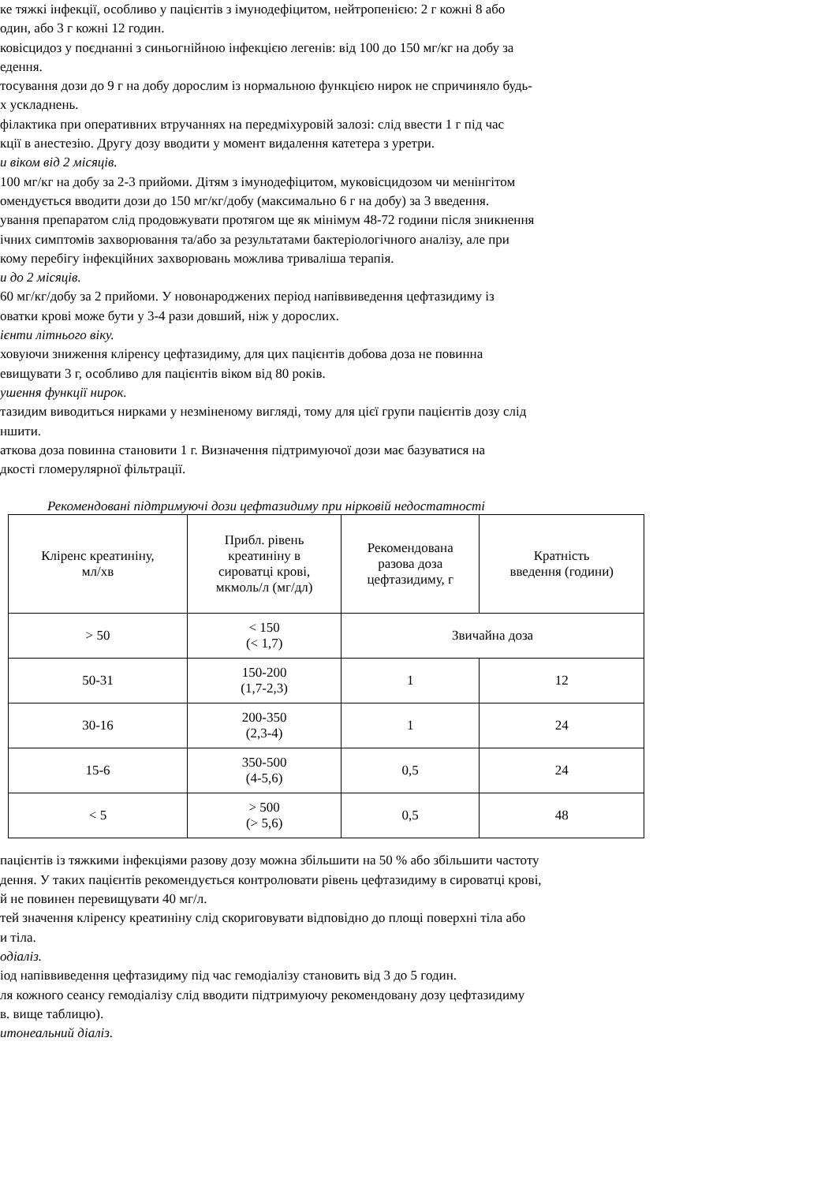ке тяжкі інфекції, особливо у пацієнтів з імунодефіцитом, нейтропенією: 2 г кожні 8 або
один, або 3 г кожні 12 годин.
ковісцидоз у поєднанні з синьогнійною інфекцією легенів: від 100 до 150 мг/кг на добу за
едення.
тосування дози до 9 г на добу дорослим із нормальною функцією нирок не спричиняло будь-
х ускладнень.
філактика при оперативних втручаннях на передміхуровій залозі: слід ввести 1 г під час
кції в анестезію. Другу дозу вводити у момент видалення катетера з уретри.
и віком від 2 місяців.
100 мг/кг на добу за 2-3 прийоми. Дітям з імунодефіцитом, муковісцидозом чи менінгітом
омендується вводити дози до 150 мг/кг/добу (максимально 6 г на добу) за 3 введення.
ування препаратом слід продовжувати протягом ще як мінімум 48-72 години після зникнення
ічних симптомів захворювання та/або за результатами бактеріологічного аналізу, але при
кому перебігу інфекційних захворювань можлива триваліша терапія.
и до 2 місяців.
60 мг/кг/добу за 2 прийоми. У новонароджених період напіввиведення цефтазидиму із
оватки крові може бути у 3-4 рази довший, ніж у дорослих.
ієнти літнього віку.
ховуючи зниження кліренсу цефтазидиму, для цих пацієнтів добова доза не повинна
евищувати 3 г, особливо для пацієнтів віком від 80 років.
ушення функції нирок.
тазидим виводиться нирками у незміненому вигляді, тому для цієї групи пацієнтів дозу слід
ншити.
аткова доза повинна становити 1 г. Визначення підтримуючої дози має базуватися на
дкості гломерулярної фільтрації.
Рекомендовані підтримуючі дози цефтазидиму при нірковій недостатності
| Кліренс креатиніну, мл/хв | Прибл. рівень креатиніну в сироватці крові, мкмоль/л (мг/дл) | Рекомендована разова доза цефтазидиму, г | Кратність введення (години) |
| --- | --- | --- | --- |
| > 50 | < 150 (< 1,7) | Звичайна доза | |
| 50-31 | 150-200 (1,7-2,3) | 1 | 12 |
| 30-16 | 200-350 (2,3-4) | 1 | 24 |
| 15-6 | 350-500 (4-5,6) | 0,5 | 24 |
| < 5 | > 500 (> 5,6) | 0,5 | 48 |
пацієнтів із тяжкими інфекціями разову дозу можна збільшити на 50 % або збільшити частоту
дення. У таких пацієнтів рекомендується контролювати рівень цефтазидиму в сироватці крові,
й не повинен перевищувати 40 мг/л.
тей значення кліренсу креатиніну слід скориговувати відповідно до площі поверхні тіла або
и тіла.
одіаліз.
іод напіввиведення цефтазидиму під час гемодіалізу становить від 3 до 5 годин.
ля кожного сеансу гемодіалізу слід вводити підтримуючу рекомендовану дозу цефтазидиму
в. вище таблицю).
итонеальний діаліз.